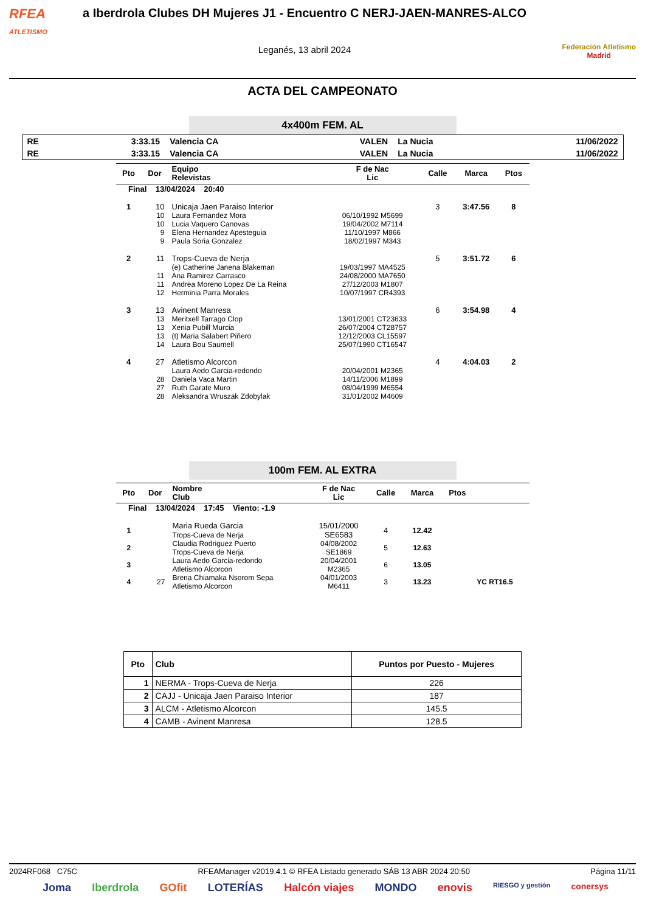RFEA
ATLETISMO
a Iberdrola Clubes DH Mujeres J1 - Encuentro C NERJ-JAEN-MANRES-ALCO
Leganés, 13 abril 2024
Federación Atletismo
Madrid
ACTA DEL CAMPEONATO
4x400m FEM. AL
| RE | 3:33.15 | Valencia CA | VALEN | La Nucia | 11/06/2022 |
| RE | 3:33.15 | Valencia CA | VALEN | La Nucia | 11/06/2022 |
| Pto | Dor | Equipo Relevistas | F de Nac Lic | Calle | Marca | Ptos |
| --- | --- | --- | --- | --- | --- | --- |
| Final 13/04/2024 20:40 | | | | | | |
| 1 | 10 | Unicaja Jaen Paraiso Interior | | 3 | 3:47.56 | 8 |
| | 10 | Laura Fernandez Mora | 06/10/1992 M5699 | | | |
| | 10 | Lucia Vaquero Canovas | 19/04/2002 M7114 | | | |
| | 9 | Elena Hernandez Apesteguia | 11/10/1997 M866 | | | |
| | 9 | Paula Soria Gonzalez | 18/02/1997 M343 | | | |
| 2 | 11 | Trops-Cueva de Nerja | | 5 | 3:51.72 | 6 |
| | | (e) Catherine Janena Blakeman | 19/03/1997 MA4525 | | | |
| | 11 | Ana Ramirez Carrasco | 24/08/2000 MA7650 | | | |
| | 11 | Andrea Moreno Lopez De La Reina | 27/12/2003 M1807 | | | |
| | 12 | Herminia Parra Morales | 10/07/1997 CR4393 | | | |
| 3 | 13 | Avinent Manresa | | 6 | 3:54.98 | 4 |
| | 13 | Meritxell Tarrago Clop | 13/01/2001 CT23633 | | | |
| | 13 | Xenia Pubill Murcia | 26/07/2004 CT28757 | | | |
| | 13 | (t) Maria Salabert Piñero | 12/12/2003 CL15597 | | | |
| | 14 | Laura Bou Saumell | 25/07/1990 CT16547 | | | |
| 4 | 27 | Atletismo Alcorcon | | 4 | 4:04.03 | 2 |
| | | Laura Aedo Garcia-redondo | 20/04/2001 M2365 | | | |
| | 28 | Daniela Vaca Martin | 14/11/2006 M1899 | | | |
| | 27 | Ruth Garate Muro | 08/04/1999 M6554 | | | |
| | 28 | Aleksandra Wruszak Zdobylak | 31/01/2002 M4609 | | | |
100m FEM. AL EXTRA
| Pto | Dor | Nombre Club | F de Nac Lic | Calle | Marca | Ptos | |
| --- | --- | --- | --- | --- | --- | --- | --- |
| Final 13/04/2024 17:45 Viento: -1.9 | | | | | | | |
| 1 | | Maria Rueda Garcia Trops-Cueva de Nerja | 15/01/2000 SE6583 | 4 | 12.42 | | |
| 2 | | Claudia Rodriguez Puerto Trops-Cueva de Nerja | 04/08/2002 SE1869 | 5 | 12.63 | | |
| 3 | | Laura Aedo Garcia-redondo Atletismo Alcorcon | 20/04/2001 M2365 | 6 | 13.05 | | |
| 4 | 27 | Brena Chiamaka Nsorom Sepa Atletismo Alcorcon | 04/01/2003 M6411 | 3 | 13.23 | | YC RT16.5 |
| Pto | Club | Puntos por Puesto - Mujeres |
| --- | --- | --- |
| 1 | NERMA - Trops-Cueva de Nerja | 226 |
| 2 | CAJJ - Unicaja Jaen Paraiso Interior | 187 |
| 3 | ALCM - Atletismo Alcorcon | 145.5 |
| 4 | CAMB - Avinent Manresa | 128.5 |
2024RF068 C75C RFEAManager v2019.4.1 © RFEA Listado generado SÁB 13 ABR 2024 20:50 Página 11/11
Joma Iberdrola GOfit LOTERÍAS Halcón viajes MONDO enovis RIESGO y gestión conersys